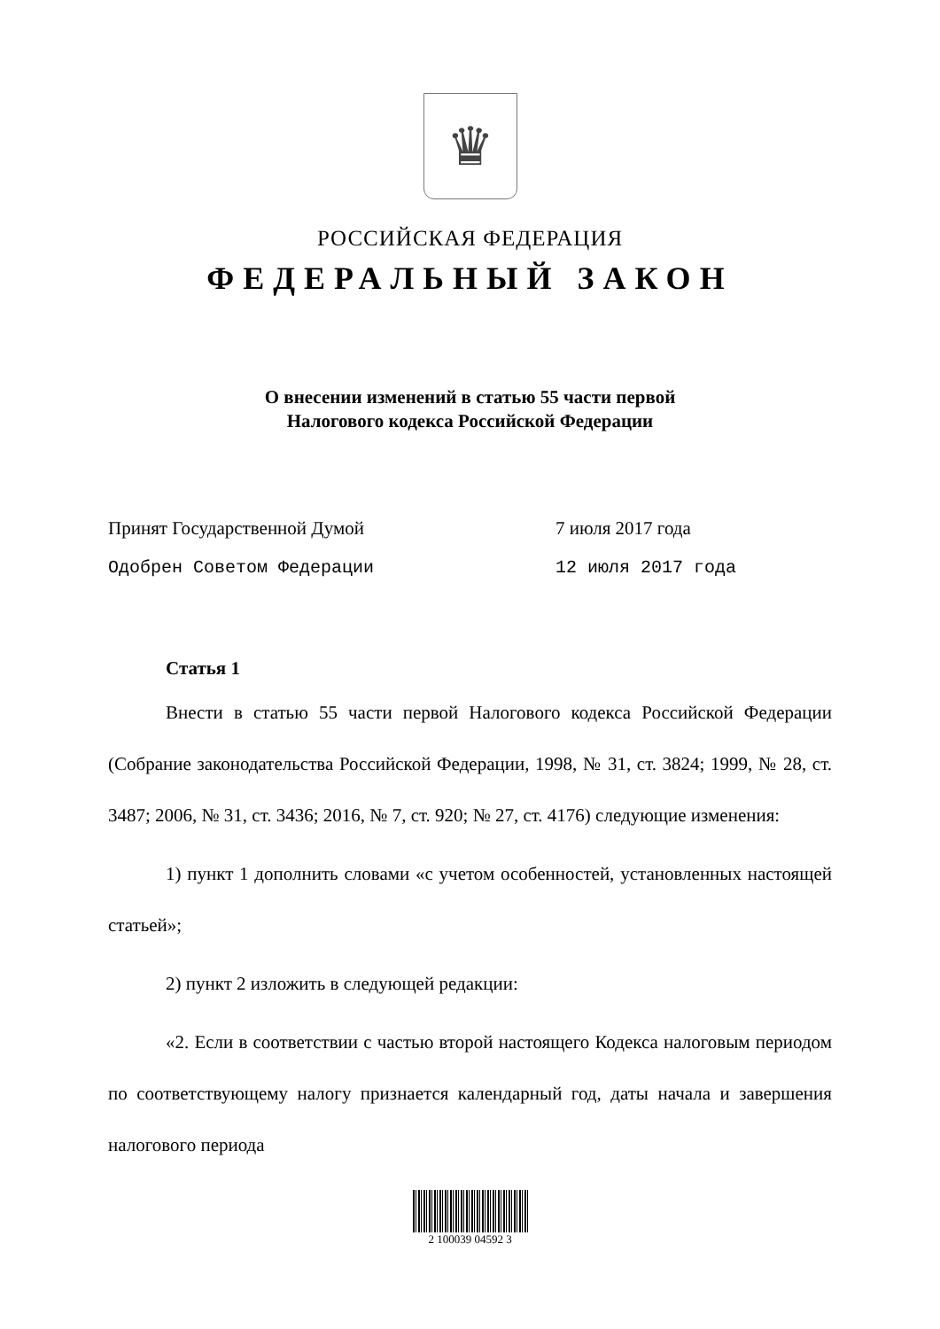♛
РОССИЙСКАЯ ФЕДЕРАЦИЯ
ФЕДЕРАЛЬНЫЙ ЗАКОН
О внесении изменений в статью 55 части первой
Налогового кодекса Российской Федерации
Принят Государственной Думой
7 июля 2017 года
Одобрен Советом Федерации
12 июля 2017 года
Статья 1
Внести в статью 55 части первой Налогового кодекса Российской Федерации (Собрание законодательства Российской Федерации, 1998, № 31, ст. 3824; 1999, № 28, ст. 3487; 2006, № 31, ст. 3436; 2016, № 7, ст. 920; № 27, ст. 4176) следующие изменения:
1) пункт 1 дополнить словами «с учетом особенностей, установленных настоящей статьей»;
2) пункт 2 изложить в следующей редакции:
«2. Если в соответствии с частью второй настоящего Кодекса налоговым периодом по соответствующему налогу признается календарный год, даты начала и завершения налогового периода
2 100039 04592 3